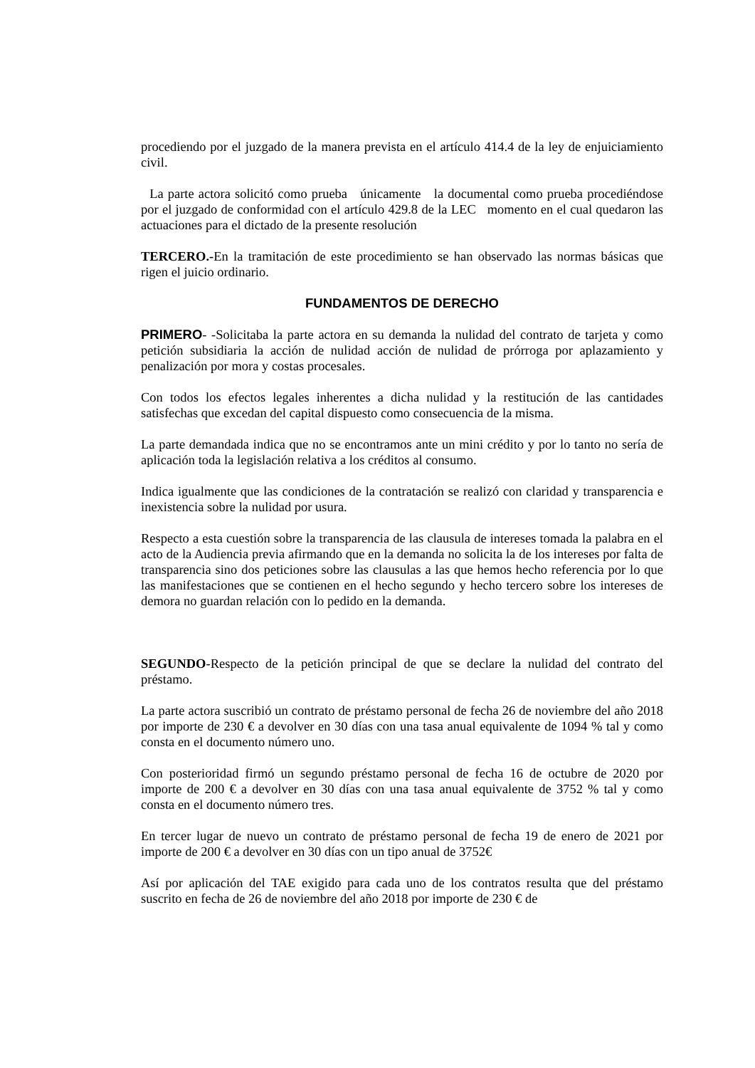procediendo por el juzgado de la manera prevista en el artículo 414.4 de la ley de enjuiciamiento civil.
La parte actora solicitó como prueba únicamente la documental como prueba procediéndose por el juzgado de conformidad con el artículo 429.8 de la LEC momento en el cual quedaron las actuaciones para el dictado de la presente resolución
TERCERO.-En la tramitación de este procedimiento se han observado las normas básicas que rigen el juicio ordinario.
FUNDAMENTOS DE DERECHO
PRIMERO- -Solicitaba la parte actora en su demanda la nulidad del contrato de tarjeta y como petición subsidiaria la acción de nulidad acción de nulidad de prórroga por aplazamiento y penalización por mora y costas procesales.
Con todos los efectos legales inherentes a dicha nulidad y la restitución de las cantidades satisfechas que excedan del capital dispuesto como consecuencia de la misma.
La parte demandada indica que no se encontramos ante un mini crédito y por lo tanto no sería de aplicación toda la legislación relativa a los créditos al consumo.
Indica igualmente que las condiciones de la contratación se realizó con claridad y transparencia e inexistencia sobre la nulidad por usura.
Respecto a esta cuestión sobre la transparencia de las clausula de intereses tomada la palabra en el acto de la Audiencia previa afirmando que en la demanda no solicita la de los intereses por falta de transparencia sino dos peticiones sobre las clausulas a las que hemos hecho referencia por lo que las manifestaciones que se contienen en el hecho segundo y hecho tercero sobre los intereses de demora no guardan relación con lo pedido en la demanda.
SEGUNDO-Respecto de la petición principal de que se declare la nulidad del contrato del préstamo.
La parte actora suscribió un contrato de préstamo personal de fecha 26 de noviembre del año 2018 por importe de 230 € a devolver en 30 días con una tasa anual equivalente de 1094 % tal y como consta en el documento número uno.
Con posterioridad firmó un segundo préstamo personal de fecha 16 de octubre de 2020 por importe de 200 € a devolver en 30 días con una tasa anual equivalente de 3752 % tal y como consta en el documento número tres.
En tercer lugar de nuevo un contrato de préstamo personal de fecha 19 de enero de 2021 por importe de 200 € a devolver en 30 días con un tipo anual de 3752€
Así por aplicación del TAE exigido para cada uno de los contratos resulta que del préstamo suscrito en fecha de 26 de noviembre del año 2018 por importe de 230 € de